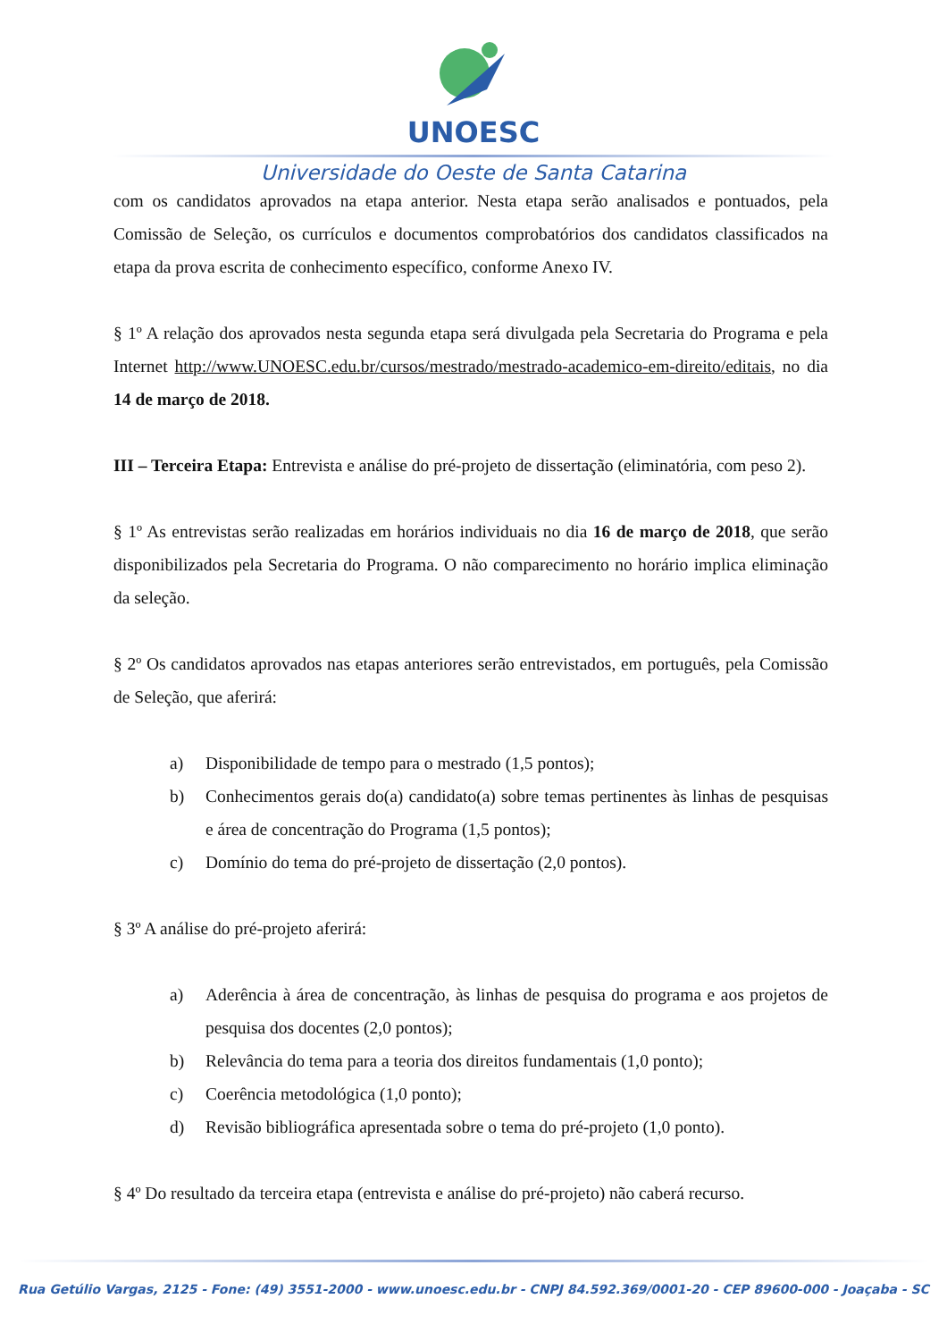UNOESC
Universidade do Oeste de Santa Catarina
com os candidatos aprovados na etapa anterior. Nesta etapa serão analisados e pontuados, pela Comissão de Seleção, os currículos e documentos comprobatórios dos candidatos classificados na etapa da prova escrita de conhecimento específico, conforme Anexo IV.
§ 1º A relação dos aprovados nesta segunda etapa será divulgada pela Secretaria do Programa e pela Internet http://www.UNOESC.edu.br/cursos/mestrado/mestrado-academico-em-direito/editais, no dia 14 de março de 2018.
III – Terceira Etapa: Entrevista e análise do pré-projeto de dissertação (eliminatória, com peso 2).
§ 1º As entrevistas serão realizadas em horários individuais no dia 16 de março de 2018, que serão disponibilizados pela Secretaria do Programa. O não comparecimento no horário implica eliminação da seleção.
§ 2º Os candidatos aprovados nas etapas anteriores serão entrevistados, em português, pela Comissão de Seleção, que aferirá:
a) Disponibilidade de tempo para o mestrado (1,5 pontos);
b) Conhecimentos gerais do(a) candidato(a) sobre temas pertinentes às linhas de pesquisas e área de concentração do Programa (1,5 pontos);
c) Domínio do tema do pré-projeto de dissertação (2,0 pontos).
§ 3º A análise do pré-projeto aferirá:
a) Aderência à área de concentração, às linhas de pesquisa do programa e aos projetos de pesquisa dos docentes (2,0 pontos);
b) Relevância do tema para a teoria dos direitos fundamentais (1,0 ponto);
c) Coerência metodológica (1,0 ponto);
d) Revisão bibliográfica apresentada sobre o tema do pré-projeto (1,0 ponto).
§ 4º Do resultado da terceira etapa (entrevista e análise do pré-projeto) não caberá recurso.
Rua Getúlio Vargas, 2125 - Fone: (49) 3551-2000 - www.unoesc.edu.br - CNPJ 84.592.369/0001-20 - CEP 89600-000 - Joaçaba - SC